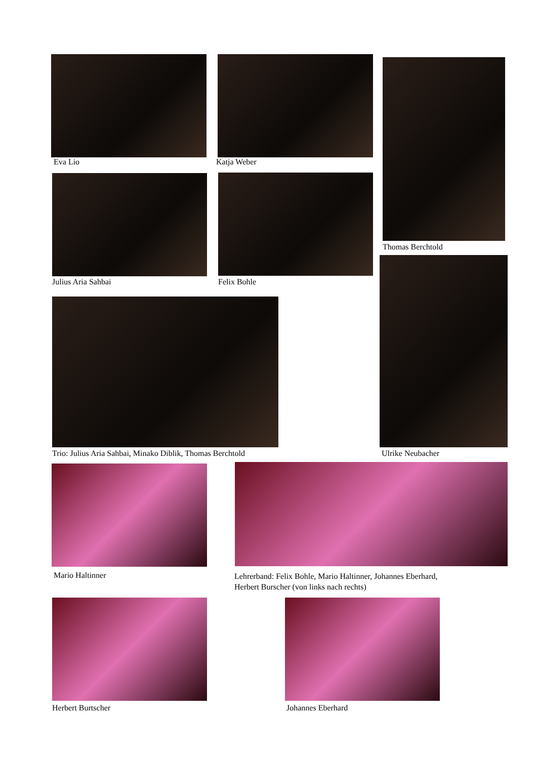Eva Lio Katja Weber
Thomas Berchtold
Julius Aria Sahbai Felix Bohle
Trio: Julius Aria Sahbai, Minako Diblik, Thomas Berchtold Ulrike Neubacher
Mario Haltinner
Lehrerband: Felix Bohle, Mario Haltinner, Johannes Eberhard,
Herbert Burscher (von links nach rechts)
Herbert Burtscher Johannes Eberhard